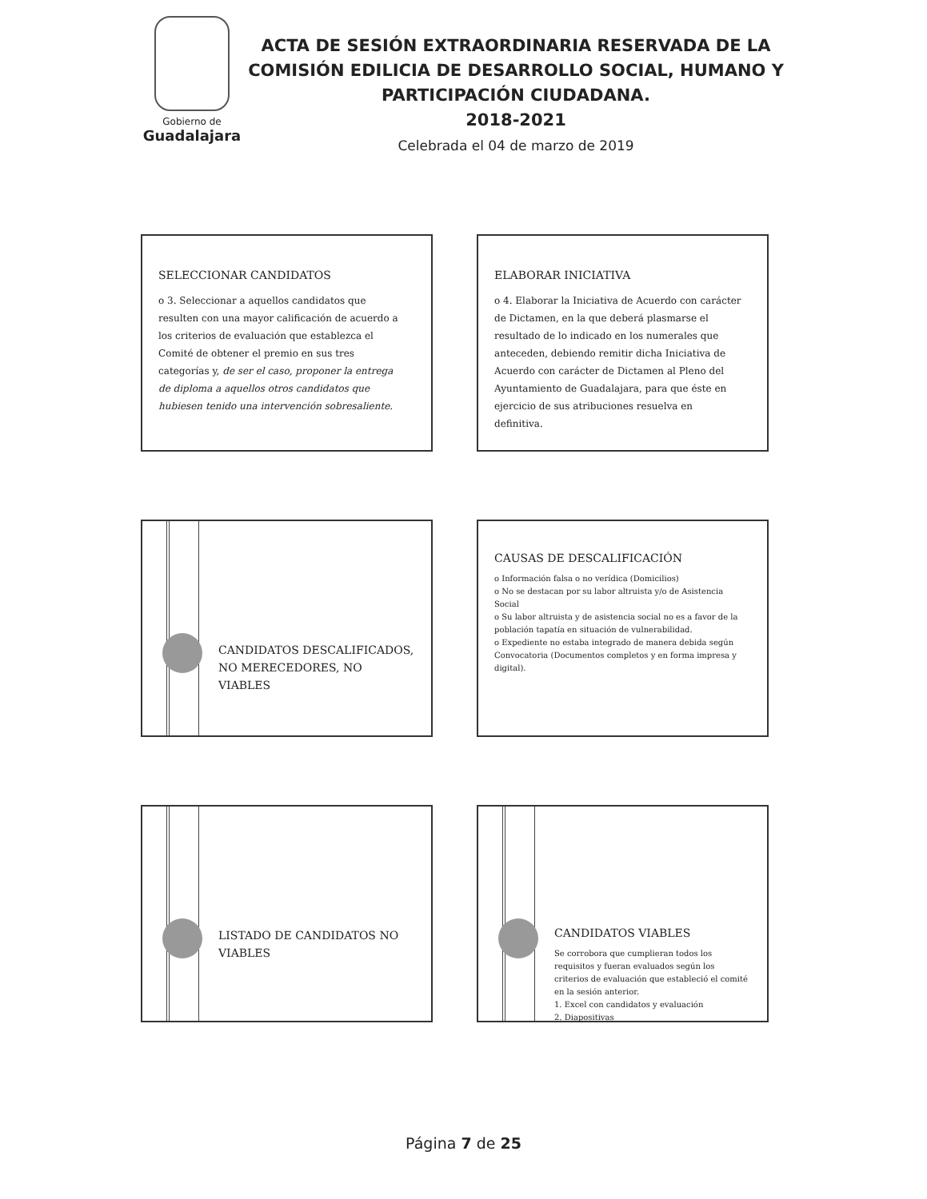Gobierno de
Guadalajara
ACTA DE SESIÓN EXTRAORDINARIA RESERVADA DE LA COMISIÓN EDILICIA DE DESARROLLO SOCIAL, HUMANO Y PARTICIPACIÓN CIUDADANA.
2018-2021
Celebrada el 04 de marzo de 2019
SELECCIONAR CANDIDATOS
o 3. Seleccionar a aquellos candidatos que resulten con una mayor calificación de acuerdo a los criterios de evaluación que establezca el Comité de obtener el premio en sus tres categorías y, de ser el caso, proponer la entrega de diploma a aquellos otros candidatos que hubiesen tenido una intervención sobresaliente.
ELABORAR INICIATIVA
o 4. Elaborar la Iniciativa de Acuerdo con carácter de Dictamen, en la que deberá plasmarse el resultado de lo indicado en los numerales que anteceden, debiendo remitir dicha Iniciativa de Acuerdo con carácter de Dictamen al Pleno del Ayuntamiento de Guadalajara, para que éste en ejercicio de sus atribuciones resuelva en definitiva.
CANDIDATOS DESCALIFICADOS, NO MERECEDORES, NO VIABLES
CAUSAS DE DESCALIFICACIÓN
o Información falsa o no verídica (Domicilios)
o No se destacan por su labor altruista y/o de Asistencia Social
o Su labor altruista y de asistencia social no es a favor de la población tapatía en situación de vulnerabilidad.
o Expediente no estaba integrado de manera debida según Convocatoria (Documentos completos y en forma impresa y digital).
LISTADO DE CANDIDATOS NO VIABLES
CANDIDATOS VIABLES
Se corrobora que cumplieran todos los requisitos y fueran evaluados según los criterios de evaluación que estableció el comité en la sesión anterior.
1. Excel con candidatos y evaluación
2. Diapositivas
Página 7 de 25